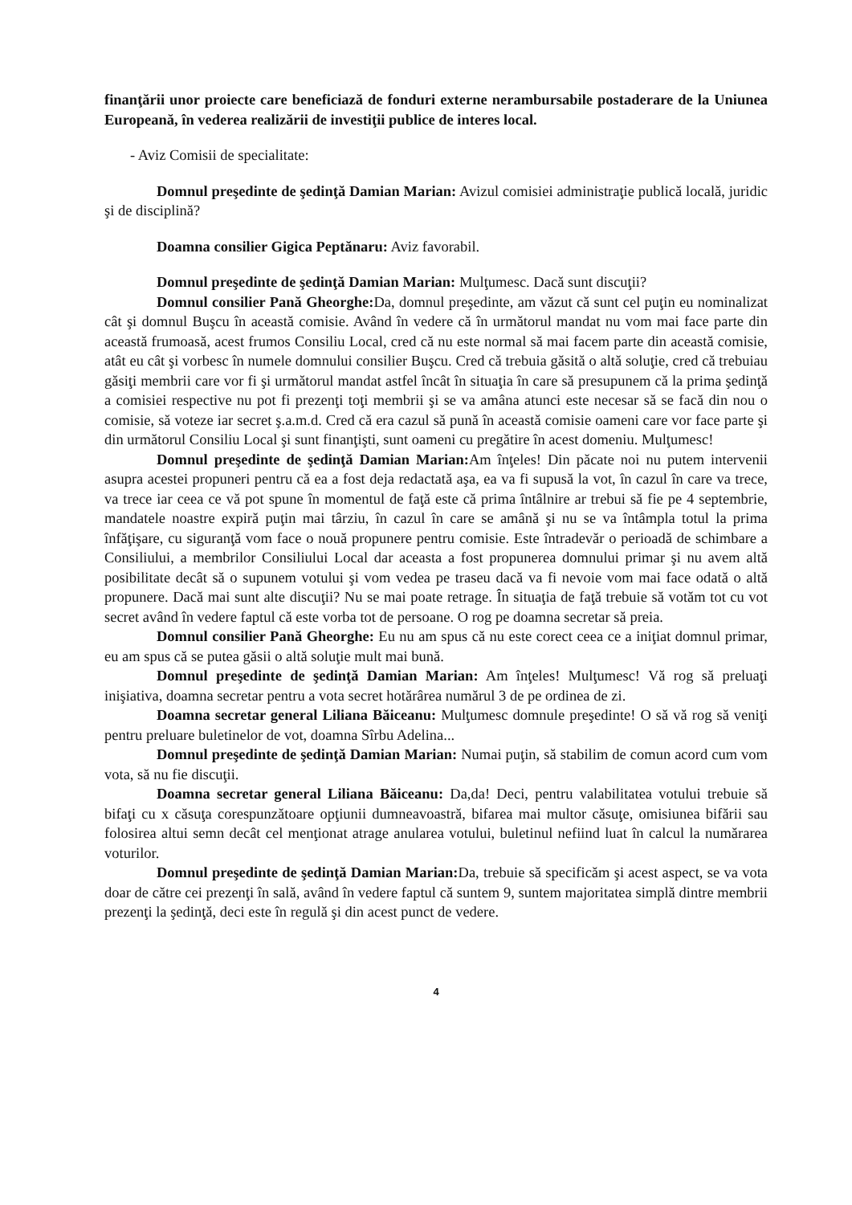finanţării unor proiecte care beneficiază de fonduri externe nerambursabile postaderare de la Uniunea Europeană, în vederea realizării de investiţii publice de interes local.
- Aviz Comisii de specialitate:
Domnul preşedinte de şedinţă Damian Marian: Avizul comisiei administraţie publică locală, juridic şi de disciplină?
Doamna consilier Gigica Peptănaru: Aviz favorabil.
Domnul preşedinte de şedinţă Damian Marian: Mulţumesc. Dacă sunt discuţii?
Domnul consilier Pană Gheorghe: Da, domnul preşedinte, am văzut că sunt cel puţin eu nominalizat cât şi domnul Buşcu în această comisie. Având în vedere că în următorul mandat nu vom mai face parte din această frumoasă, acest frumos Consiliu Local, cred că nu este normal să mai facem parte din această comisie, atât eu cât şi vorbesc în numele domnului consilier Buşcu. Cred că trebuia găsită o altă soluţie, cred că trebuiau găsiţi membrii care vor fi şi următorul mandat astfel încât în situaţia în care să presupunem că la prima şedinţă a comisiei respective nu pot fi prezenţi toţi membrii şi se va amâna atunci este necesar să se facă din nou o comisie, să voteze iar secret ş.a.m.d. Cred că era cazul să pună în această comisie oameni care vor face parte şi din următorul Consiliu Local şi sunt finanţişti, sunt oameni cu pregătire în acest domeniu. Mulţumesc!
Domnul preşedinte de şedinţă Damian Marian: Am înţeles! Din păcate noi nu putem intervenii asupra acestei propuneri pentru că ea a fost deja redactată aşa, ea va fi supusă la vot, în cazul în care va trece, va trece iar ceea ce vă pot spune în momentul de faţă este că prima întâlnire ar trebui să fie pe 4 septembrie, mandatele noastre expiră puţin mai târziu, în cazul în care se amână şi nu se va întâmpla totul la prima înfăţişare, cu siguranţă vom face o nouă propunere pentru comisie. Este întradevăr o perioadă de schimbare a Consiliului, a membrilor Consiliului Local dar aceasta a fost propunerea domnului primar şi nu avem altă posibilitate decât să o supunem votului şi vom vedea pe traseu dacă va fi nevoie vom mai face odată o altă propunere. Dacă mai sunt alte discuţii? Nu se mai poate retrage. În situaţia de faţă trebuie să votăm tot cu vot secret având în vedere faptul că este vorba tot de persoane. O rog pe doamna secretar să preia.
Domnul consilier Pană Gheorghe: Eu nu am spus că nu este corect ceea ce a iniţiat domnul primar, eu am spus că se putea găsii o altă soluţie mult mai bună.
Domnul preşedinte de şedinţă Damian Marian: Am înţeles! Mulţumesc! Vă rog să preluaţi inişiativa, doamna secretar pentru a vota secret hotărârea numărul 3 de pe ordinea de zi.
Doamna secretar general Liliana Băiceanu: Mulţumesc domnule preşedinte! O să vă rog să veniţi pentru preluare buletinelor de vot, doamna Sîrbu Adelina...
Domnul preşedinte de şedinţă Damian Marian: Numai puţin, să stabilim de comun acord cum vom vota, să nu fie discuţii.
Doamna secretar general Liliana Băiceanu: Da,da! Deci, pentru valabilitatea votului trebuie să bifaţi cu x căsuţa corespunzătoare opţiunii dumneavoastră, bifarea mai multor căsuţe, omisiunea bifării sau folosirea altui semn decât cel menţionat atrage anularea votului, buletinul nefiind luat în calcul la numărarea voturilor.
Domnul preşedinte de şedinţă Damian Marian: Da, trebuie să specificăm şi acest aspect, se va vota doar de către cei prezenţi în sală, având în vedere faptul că suntem 9, suntem majoritatea simplă dintre membrii prezenţi la şedinţă, deci este în regulă şi din acest punct de vedere.
4